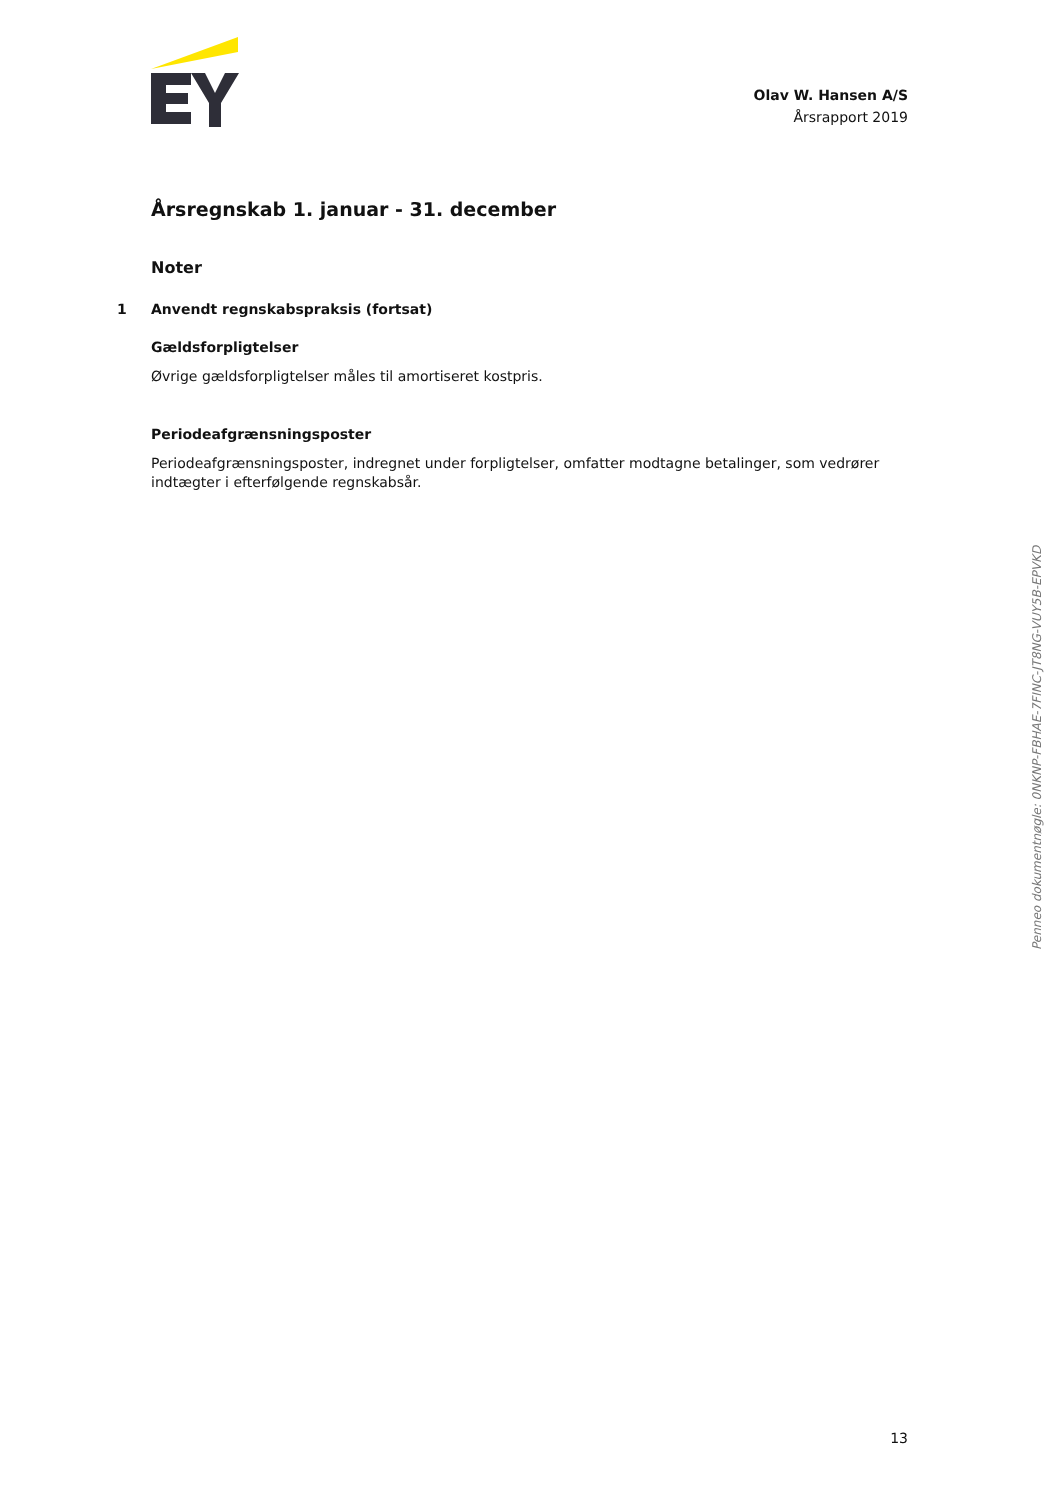Olav W. Hansen A/S
Årsrapport 2019
Årsregnskab 1. januar - 31. december
Noter
1 Anvendt regnskabspraksis (fortsat)
Gældsforpligtelser
Øvrige gældsforpligtelser måles til amortiseret kostpris.
Periodeafgrænsningsposter
Periodeafgrænsningsposter, indregnet under forpligtelser, omfatter modtagne betalinger, som vedrører indtægter i efterfølgende regnskabsår.
Penneo dokumentnøgle: 0NKNP-FBHAE-7FINC-JT8NG-VUY5B-EPVKD
13